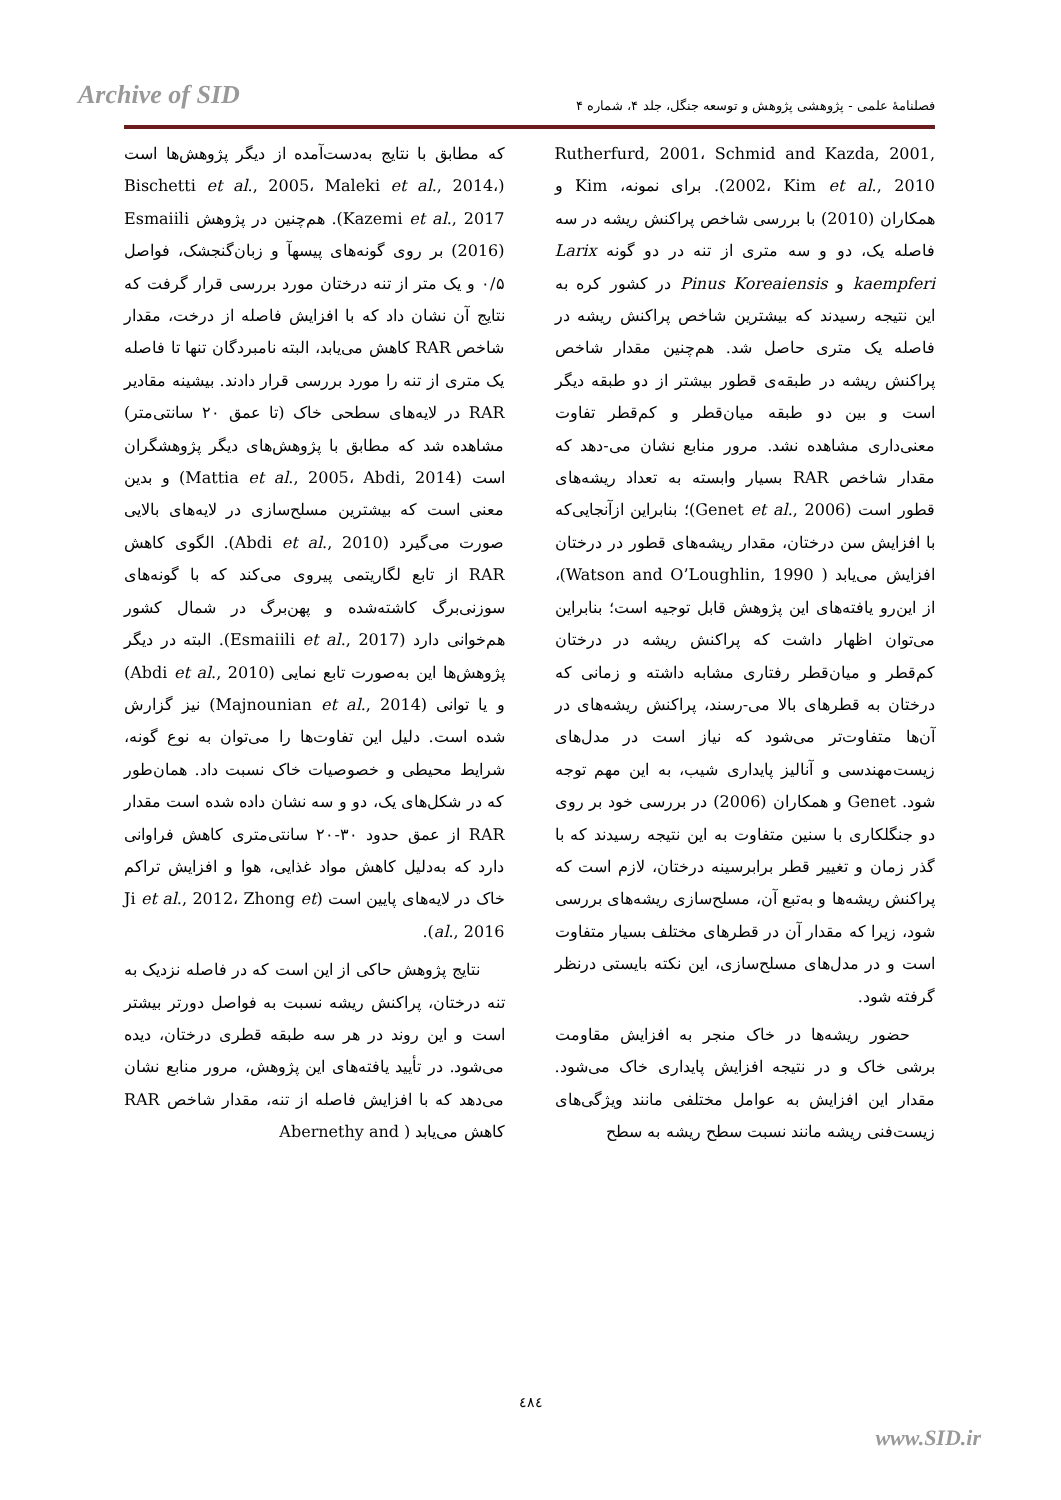Archive of SID
فصلنامهٔ علمی - پژوهشی پژوهش و توسعه جنگل، جلد ۴، شماره ۴
که مطابق با نتایج به‌دست‌آمده از دیگر پژوهش‌ها است (Bischetti et al., 2005، Maleki et al., 2014، Kazemi et al., 2017). هم‌چنین در پژوهش Esmaiili (2016) بر روی گونه‌های پیسهآ و زبان‌گنجشک، فواصل ۰/۵ و یک متر از تنه درختان مورد بررسی قرار گرفت که نتایج آن نشان داد که با افزایش فاصله از درخت، مقدار شاخص RAR کاهش می‌یابد، البته نامبردگان تنها تا فاصله یک متری از تنه را مورد بررسی قرار دادند. بیشینه مقادیر RAR در لایه‌های سطحی خاک (تا عمق ۲۰ سانتی‌متر) مشاهده شد که مطابق با پژوهش‌های دیگر پژوهشگران است (Mattia et al., 2005، Abdi, 2014) و بدین معنی است که بیشترین مسلح‌سازی در لایه‌های بالایی صورت می‌گیرد (Abdi et al., 2010). الگوی کاهش RAR از تابع لگاریتمی پیروی می‌کند که با گونه‌های سوزنی‌برگ کاشته‌شده و پهن‌برگ در شمال کشور هم‌خوانی دارد (Esmaiili et al., 2017). البته در دیگر پژوهش‌ها این به‌صورت تابع نمایی (Abdi et al., 2010) و یا توانی (Majnounian et al., 2014) نیز گزارش شده است. دلیل این تفاوت‌ها را می‌توان به نوع گونه، شرایط محیطی و خصوصیات خاک نسبت داد. همان‌طور که در شکل‌های یک، دو و سه نشان داده شده است مقدار RAR از عمق حدود ۳۰-۲۰ سانتی‌متری کاهش فراوانی دارد که به‌دلیل کاهش مواد غذایی، هوا و افزایش تراکم خاک در لایه‌های پایین است (Ji et al., 2012، Zhong et al., 2016).
نتایج پژوهش حاکی از این است که در فاصله نزدیک به تنه درختان، پراکنش ریشه نسبت به فواصل دورتر بیشتر است و این روند در هر سه طبقه قطری درختان، دیده می‌شود. در تأیید یافته‌های این پژوهش، مرور منابع نشان می‌دهد که با افزایش فاصله از تنه، مقدار شاخص RAR کاهش می‌یابد ( Abernethy and
Rutherfurd, 2001، Schmid and Kazda, 2001, 2002، Kim et al., 2010). برای نمونه، Kim و همکاران (2010) با بررسی شاخص پراکنش ریشه در سه فاصله یک، دو و سه متری از تنه در دو گونه Larix kaempferi و Pinus Koreaiensis در کشور کره به این نتیجه رسیدند که بیشترین شاخص پراکنش ریشه در فاصله یک متری حاصل شد. هم‌چنین مقدار شاخص پراکنش ریشه در طبقه‌ی قطور بیشتر از دو طبقه دیگر است و بین دو طبقه میان‌قطر و کم‌قطر تفاوت معنی‌داری مشاهده نشد. مرور منابع نشان می-دهد که مقدار شاخص RAR بسیار وابسته به تعداد ریشه‌های قطور است (Genet et al., 2006)؛ بنابراین ازآنجایی‌که با افزایش سن درختان، مقدار ریشه‌های قطور در درختان افزایش می‌یابد ( Watson and O’Loughlin, 1990)، از این‌رو یافته‌های این پژوهش قابل توجیه است؛ بنابراین می‌توان اظهار داشت که پراکنش ریشه در درختان کم‌قطر و میان‌قطر رفتاری مشابه داشته و زمانی که درختان به قطرهای بالا می-رسند، پراکنش ریشه‌های در آن‌ها متفاوت‌تر می‌شود که نیاز است در مدل‌های زیست‌مهندسی و آنالیز پایداری شیب، به این مهم توجه شود. Genet و همکاران (2006) در بررسی خود بر روی دو جنگلکاری با سنین متفاوت به این نتیجه رسیدند که با گذر زمان و تغییر قطر برابرسینه درختان، لازم است که پراکنش ریشه‌ها و به‌تبع آن، مسلح‌سازی ریشه‌های بررسی شود، زیرا که مقدار آن در قطرهای مختلف بسیار متفاوت است و در مدل‌های مسلح‌سازی، این نکته بایستی درنظر گرفته شود.
حضور ریشه‌ها در خاک منجر به افزایش مقاومت برشی خاک و در نتیجه افزایش پایداری خاک می‌شود. مقدار این افزایش به عوامل مختلفی مانند ویژگی‌های زیست‌فنی ریشه مانند نسبت سطح ریشه به سطح
٤٨٤
www.SID.ir